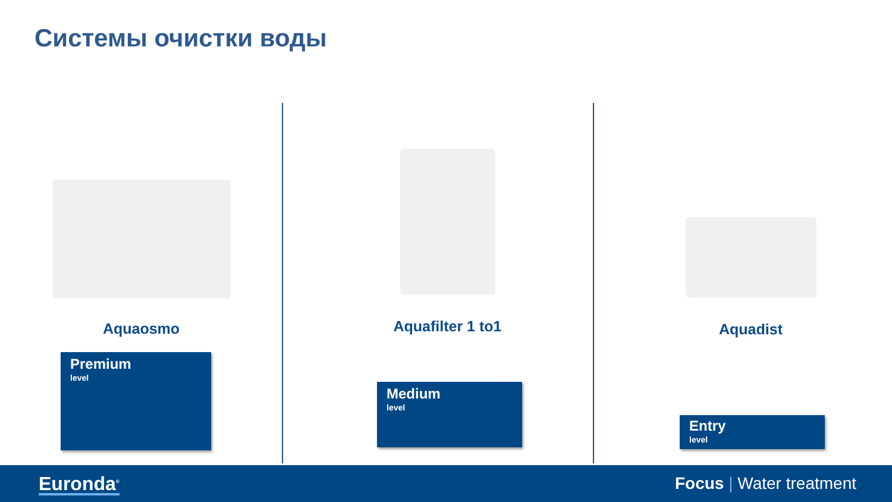Системы очистки воды
Aquaosmo
Premium
level
Aquafilter 1 to1
Medium
level
Aquadist
Entry
level
Euronda<sup>®</sup>
Focus | Water treatment